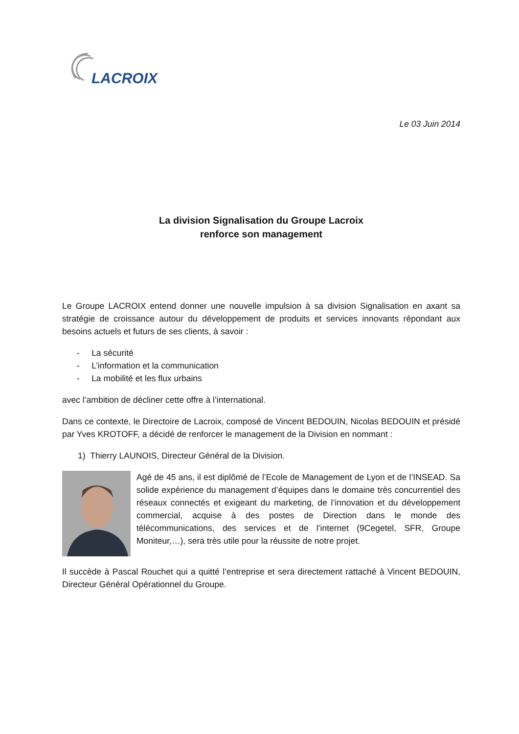LACROIX
Le 03 Juin 2014
La division Signalisation du Groupe Lacroix
renforce son management
Le Groupe LACROIX entend donner une nouvelle impulsion à sa division Signalisation en axant sa stratégie de croissance autour du développement de produits et services innovants répondant aux besoins actuels et futurs de ses clients, à savoir :
- La sécurité
- L’information et la communication
- La mobilité et les flux urbains
avec l’ambition de décliner cette offre à l’international.
Dans ce contexte, le Directoire de Lacroix, composé de Vincent BEDOUIN, Nicolas BEDOUIN et présidé par Yves KROTOFF, a décidé de renforcer le management de la Division en nommant :
1) Thierry LAUNOIS, Directeur Général de la Division.
Agé de 45 ans, il est diplômé de l’Ecole de Management de Lyon et de l’INSEAD. Sa solide expérience du management d’équipes dans le domaine très concurrentiel des réseaux connectés et exigeant du marketing, de l’innovation et du développement commercial, acquise à des postes de Direction dans le monde des télécommunications, des services et de l’internet (9Cegetel, SFR, Groupe Moniteur,…), sera très utile pour la réussite de notre projet.
Il succède à Pascal Rouchet qui a quitté l’entreprise et sera directement rattaché à Vincent BEDOUIN, Directeur Général Opérationnel du Groupe.